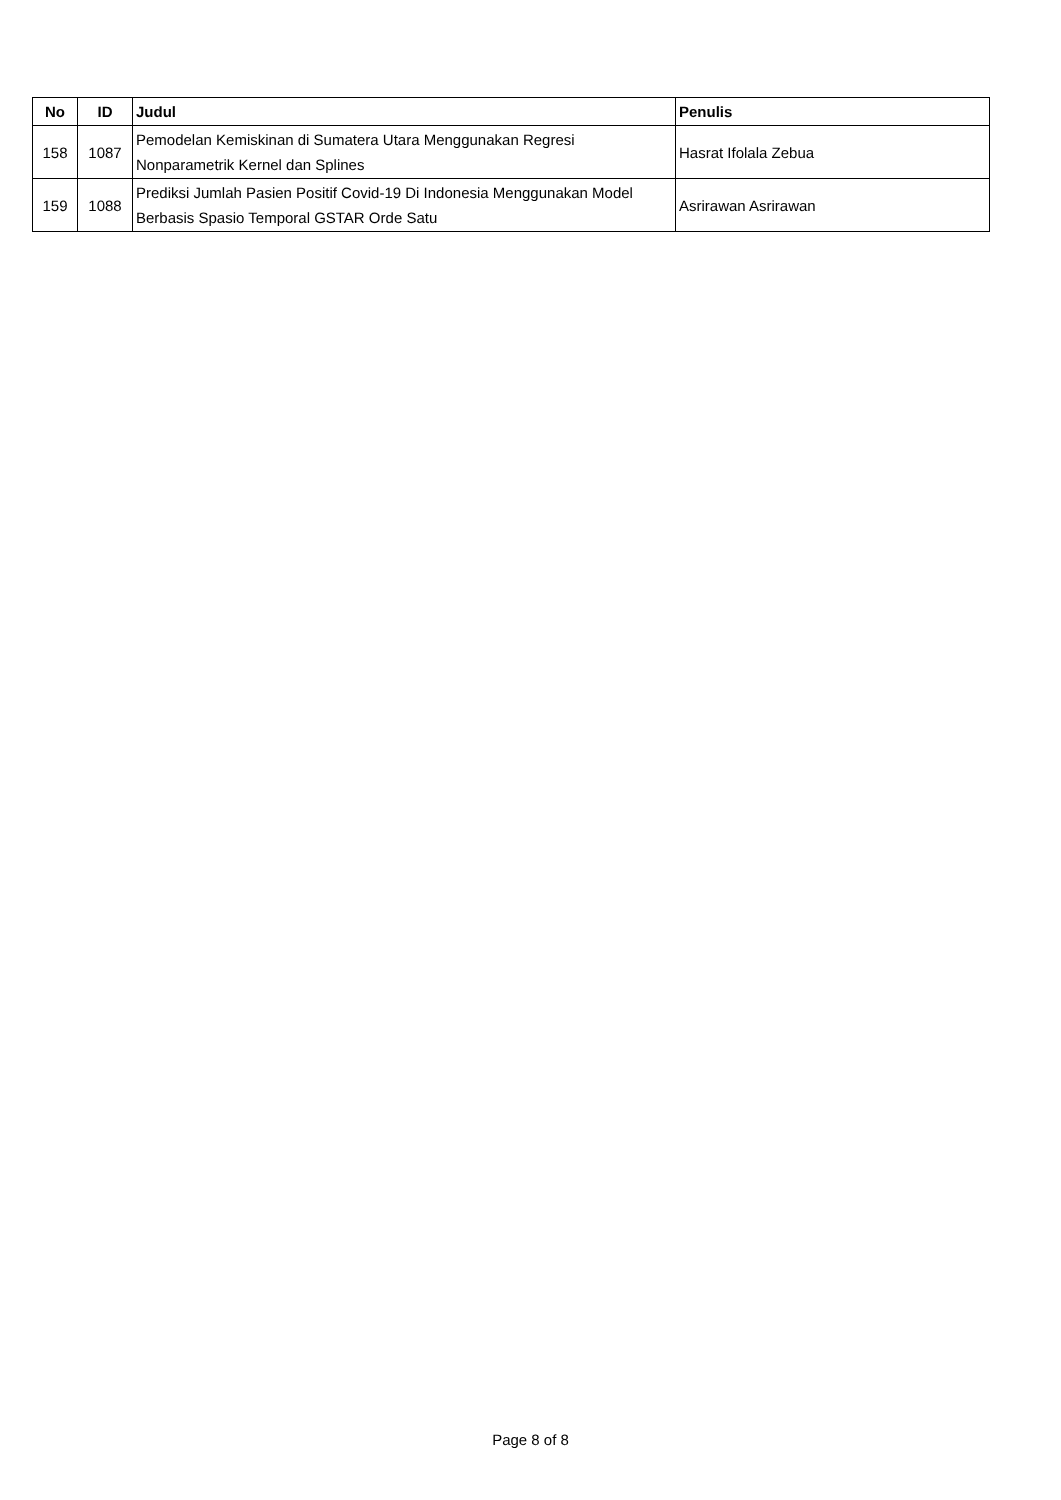| No | ID | Judul | Penulis |
| --- | --- | --- | --- |
| 158 | 1087 | Pemodelan Kemiskinan di Sumatera Utara Menggunakan Regresi Nonparametrik Kernel dan Splines | Hasrat Ifolala Zebua |
| 159 | 1088 | Prediksi Jumlah Pasien Positif Covid-19 Di Indonesia Menggunakan Model Berbasis Spasio Temporal GSTAR Orde Satu | Asrirawan Asrirawan |
Page 8 of 8